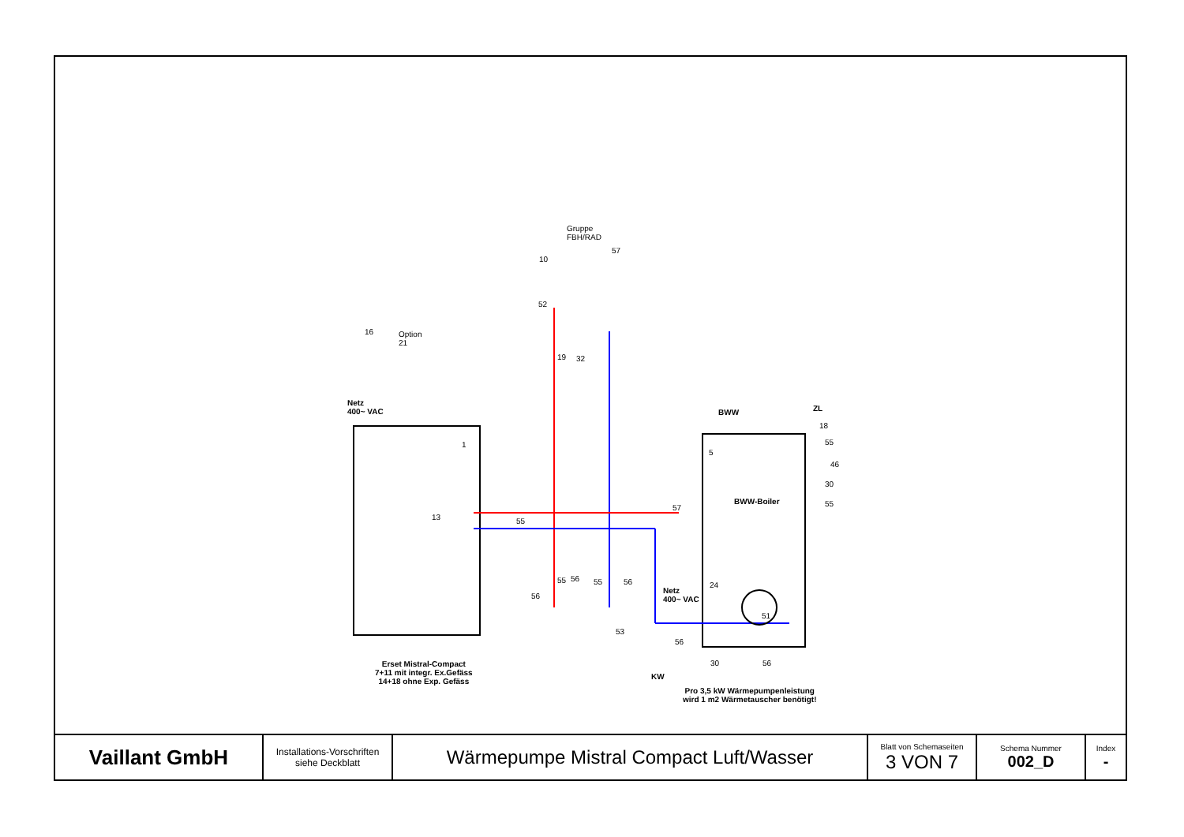Gruppe
FBH/RAD
10
57
52
16 Option
21
19 32
Netz
400~ VAC BWW ZL
18
55
46
30
55
1
5
BWW-Boiler
57
13 55
55 56 55 56
56
24
Netz
400~ VAC
51
53
56
Erset Mistral-Compact
7+11 mit integr. Ex.Gefäss
14+18 ohne Exp. Gefäss
30 56
KW
Pro 3,5 kW Wärmepumpenleistung
wird 1 m2 Wärmetauscher benötigt!
| Vaillant GmbH | Installations-Vorschriften siehe Deckblatt | Wärmepumpe Mistral Compact Luft/Wasser | Blatt von Schemaseiten 3 VON 7 | Schema Nummer 002_D | Index - |